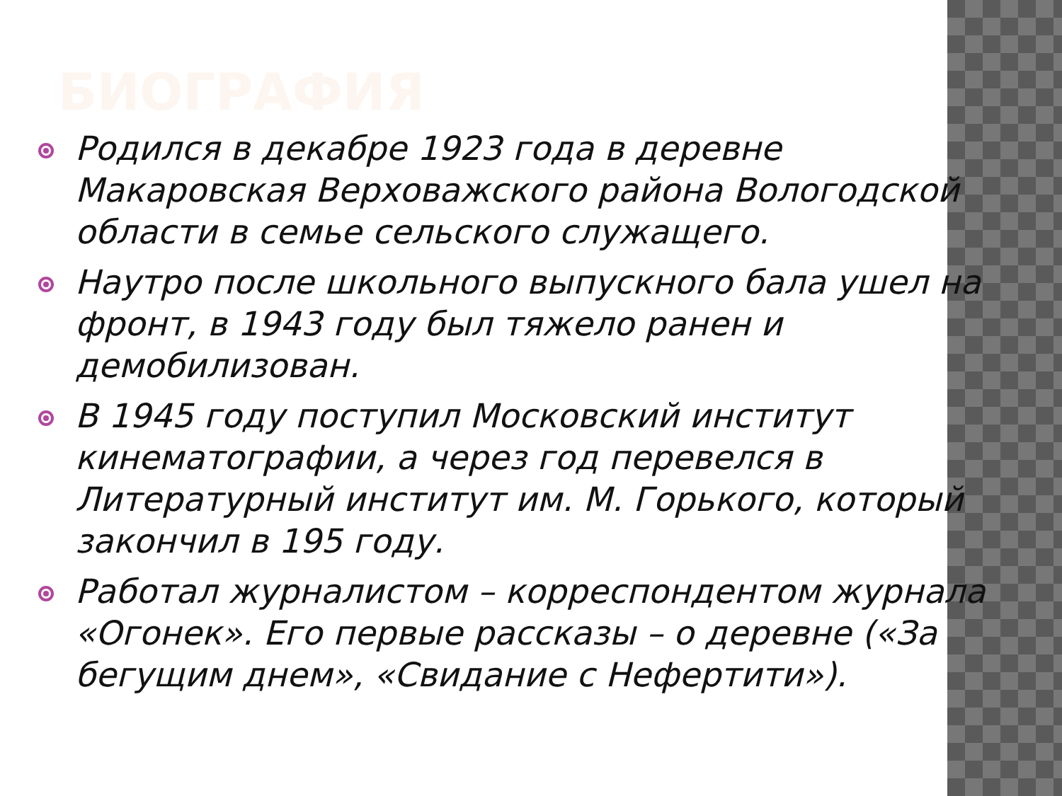БИОГРАФИЯ
Родился в декабре 1923 года в деревне Макаровская Верховажского района Вологодской области в семье сельского служащего.
Наутро после школьного выпускного бала ушел на фронт, в 1943 году был тяжело ранен и демобилизован.
В 1945 году поступил Московский институт кинематографии, а через год перевелся в Литературный институт им. М. Горького, который закончил в 195 году.
Работал журналистом – корреспондентом журнала «Огонек». Его первые рассказы – о деревне («За бегущим днем», «Свидание с Нефертити»).